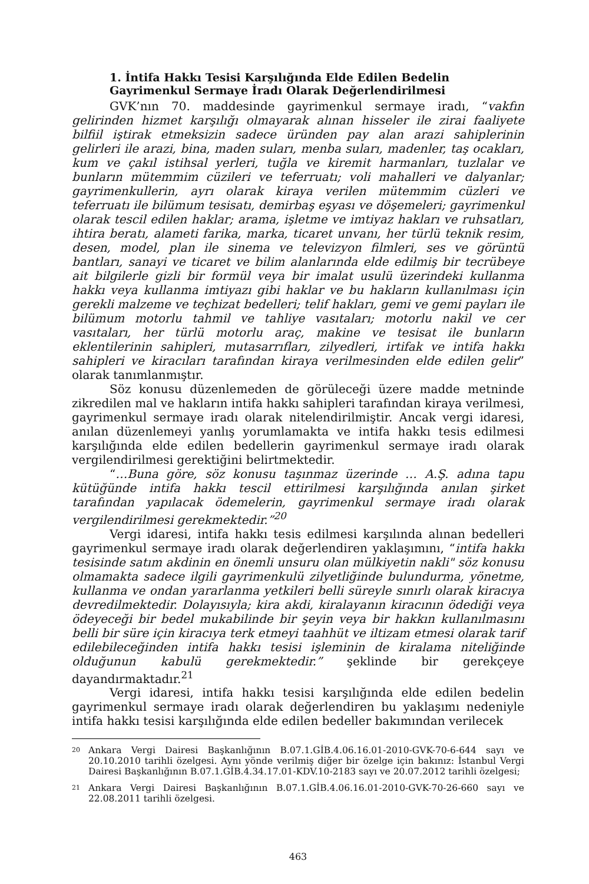1. İntifa Hakkı Tesisi Karşılığında Elde Edilen Bedelin Gayrimenkul Sermaye İradı Olarak Değerlendirilmesi
GVK’nın 70. maddesinde gayrimenkul sermaye iradı, “vakfın gelirinden hizmet karşılığı olmayarak alınan hisseler ile zirai faaliyete bilfiil iştirak etmeksizin sadece üründen pay alan arazi sahiplerinin gelirleri ile arazi, bina, maden suları, menba suları, madenler, taş ocakları, kum ve çakıl istihsal yerleri, tuğla ve kiremit harmanları, tuzlalar ve bunların mütemmim cüzileri ve teferruatı; voli mahalleri ve dalyanlar; gayrimenkullerin, ayrı olarak kiraya verilen mütemmim cüzleri ve teferruatı ile bilümum tesisatı, demirbaş eşyası ve döşemeleri; gayrimenkul olarak tescil edilen haklar; arama, işletme ve imtiyaz hakları ve ruhsatları, ihtira beratı, alameti farika, marka, ticaret unvanı, her türlü teknik resim, desen, model, plan ile sinema ve televizyon filmleri, ses ve görüntü bantları, sanayi ve ticaret ve bilim alanlarında elde edilmiş bir tecrübeye ait bilgilerle gizli bir formül veya bir imalat usulü üzerindeki kullanma hakkı veya kullanma imtiyazı gibi haklar ve bu hakların kullanılması için gerekli malzeme ve teçhizat bedelleri; telif hakları, gemi ve gemi payları ile bilümum motorlu tahmil ve tahliye vasıtaları; motorlu nakil ve cer vasıtaları, her türlü motorlu araç, makine ve tesisat ile bunların eklentilerinin sahipleri, mutasarrıfları, zilyedleri, irtifak ve intifa hakkı sahipleri ve kiracıları tarafından kiraya verilmesinden elde edilen gelir” olarak tanımlanmıştır.
Söz konusu düzenlemeden de görüleceği üzere madde metninde zikredilen mal ve hakların intifa hakkı sahipleri tarafından kiraya verilmesi, gayrimenkul sermaye iradı olarak nitelendirilmiştir. Ancak vergi idaresi, anılan düzenlemeyi yanlış yorumlamakta ve intifa hakkı tesis edilmesi karşılığında elde edilen bedellerin gayrimenkul sermaye iradı olarak vergilendirilmesi gerektiğini belirtmektedir.
“…Buna göre, söz konusu taşınmaz üzerinde … A.Ş. adına tapu kütüğünde intifa hakkı tescil ettirilmesi karşılığında anılan şirket tarafından yapılacak ödemelerin, gayrimenkul sermaye iradı olarak vergilendirilmesi gerekmektedir.”<sup>20</sup>
Vergi idaresi, intifa hakkı tesis edilmesi karşılında alınan bedelleri gayrimenkul sermaye iradı olarak değerlendiren yaklaşımını, “intifa hakkı tesisinde satım akdinin en önemli unsuru olan mülkiyetin nakli" söz konusu olmamakta sadece ilgili gayrimenkulü zilyetliğinde bulundurma, yönetme, kullanma ve ondan yararlanma yetkileri belli süreyle sınırlı olarak kiracıya devredilmektedir. Dolayısıyla; kira akdi, kiralayanın kiracının ödediği veya ödeyeceği bir bedel mukabilinde bir şeyin veya bir hakkın kullanılmasını belli bir süre için kiracıya terk etmeyi taahhüt ve iltizam etmesi olarak tarif edilebileceğinden intifa hakkı tesisi işleminin de kiralama niteliğinde olduğunun kabulü gerekmektedir.” şeklinde bir gerekçeye dayandırmaktadır.<sup>21</sup>
Vergi idaresi, intifa hakkı tesisi karşılığında elde edilen bedelin gayrimenkul sermaye iradı olarak değerlendiren bu yaklaşımı nedeniyle intifa hakkı tesisi karşılığında elde edilen bedeller bakımından verilecek
20 Ankara Vergi Dairesi Başkanlığının B.07.1.GİB.4.06.16.01-2010-GVK-70-6-644 sayı ve 20.10.2010 tarihli özelgesi. Aynı yönde verilmiş diğer bir özelge için bakınız: İstanbul Vergi Dairesi Başkanlığının B.07.1.GİB.4.34.17.01-KDV.10-2183 sayı ve 20.07.2012 tarihli özelgesi;
21 Ankara Vergi Dairesi Başkanlığının B.07.1.GİB.4.06.16.01-2010-GVK-70-26-660 sayı ve 22.08.2011 tarihli özelgesi.
463